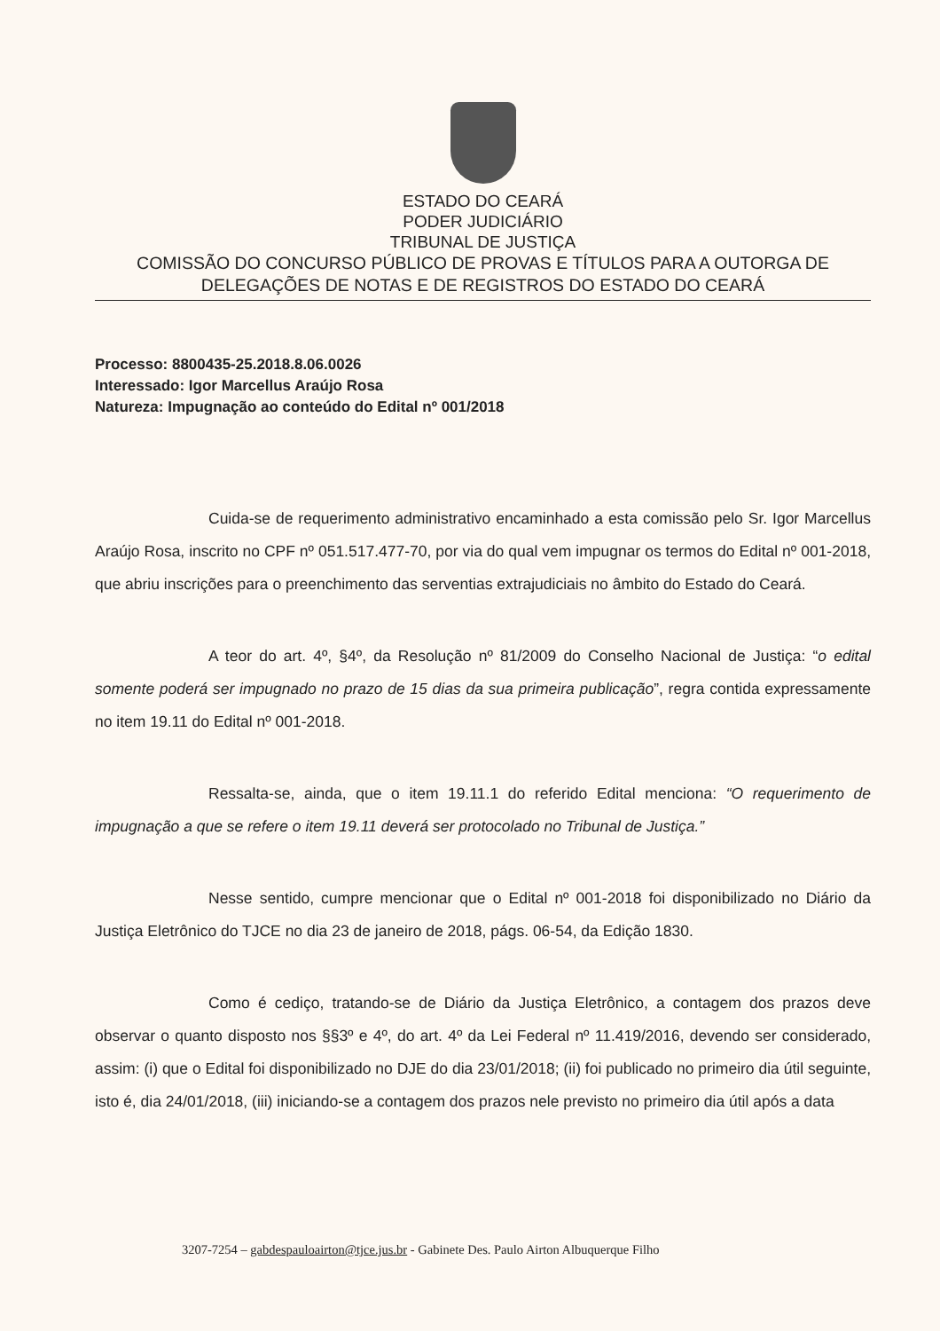ESTADO DO CEARÁ
PODER JUDICIÁRIO
TRIBUNAL DE JUSTIÇA
COMISSÃO DO CONCURSO PÚBLICO DE PROVAS E TÍTULOS PARA A OUTORGA DE DELEGAÇÕES DE NOTAS E DE REGISTROS DO ESTADO DO CEARÁ
Processo: 8800435-25.2018.8.06.0026
Interessado: Igor Marcellus Araújo Rosa
Natureza: Impugnação ao conteúdo do Edital nº 001/2018
Cuida-se de requerimento administrativo encaminhado a esta comissão pelo Sr. Igor Marcellus Araújo Rosa, inscrito no CPF nº 051.517.477-70, por via do qual vem impugnar os termos do Edital nº 001-2018, que abriu inscrições para o preenchimento das serventias extrajudiciais no âmbito do Estado do Ceará.
A teor do art. 4º, §4º, da Resolução nº 81/2009 do Conselho Nacional de Justiça: “o edital somente poderá ser impugnado no prazo de 15 dias da sua primeira publicação”, regra contida expressamente no item 19.11 do Edital nº 001-2018.
Ressalta-se, ainda, que o item 19.11.1 do referido Edital menciona: “O requerimento de impugnação a que se refere o item 19.11 deverá ser protocolado no Tribunal de Justiça.”
Nesse sentido, cumpre mencionar que o Edital nº 001-2018 foi disponibilizado no Diário da Justiça Eletrônico do TJCE no dia 23 de janeiro de 2018, págs. 06-54, da Edição 1830.
Como é cediço, tratando-se de Diário da Justiça Eletrônico, a contagem dos prazos deve observar o quanto disposto nos §§3º e 4º, do art. 4º da Lei Federal nº 11.419/2016, devendo ser considerado, assim: (i) que o Edital foi disponibilizado no DJE do dia 23/01/2018; (ii) foi publicado no primeiro dia útil seguinte, isto é, dia 24/01/2018, (iii) iniciando-se a contagem dos prazos nele previsto no primeiro dia útil após a data
3207-7254 – gabdespauloairton@tjce.jus.br - Gabinete Des. Paulo Airton Albuquerque Filho